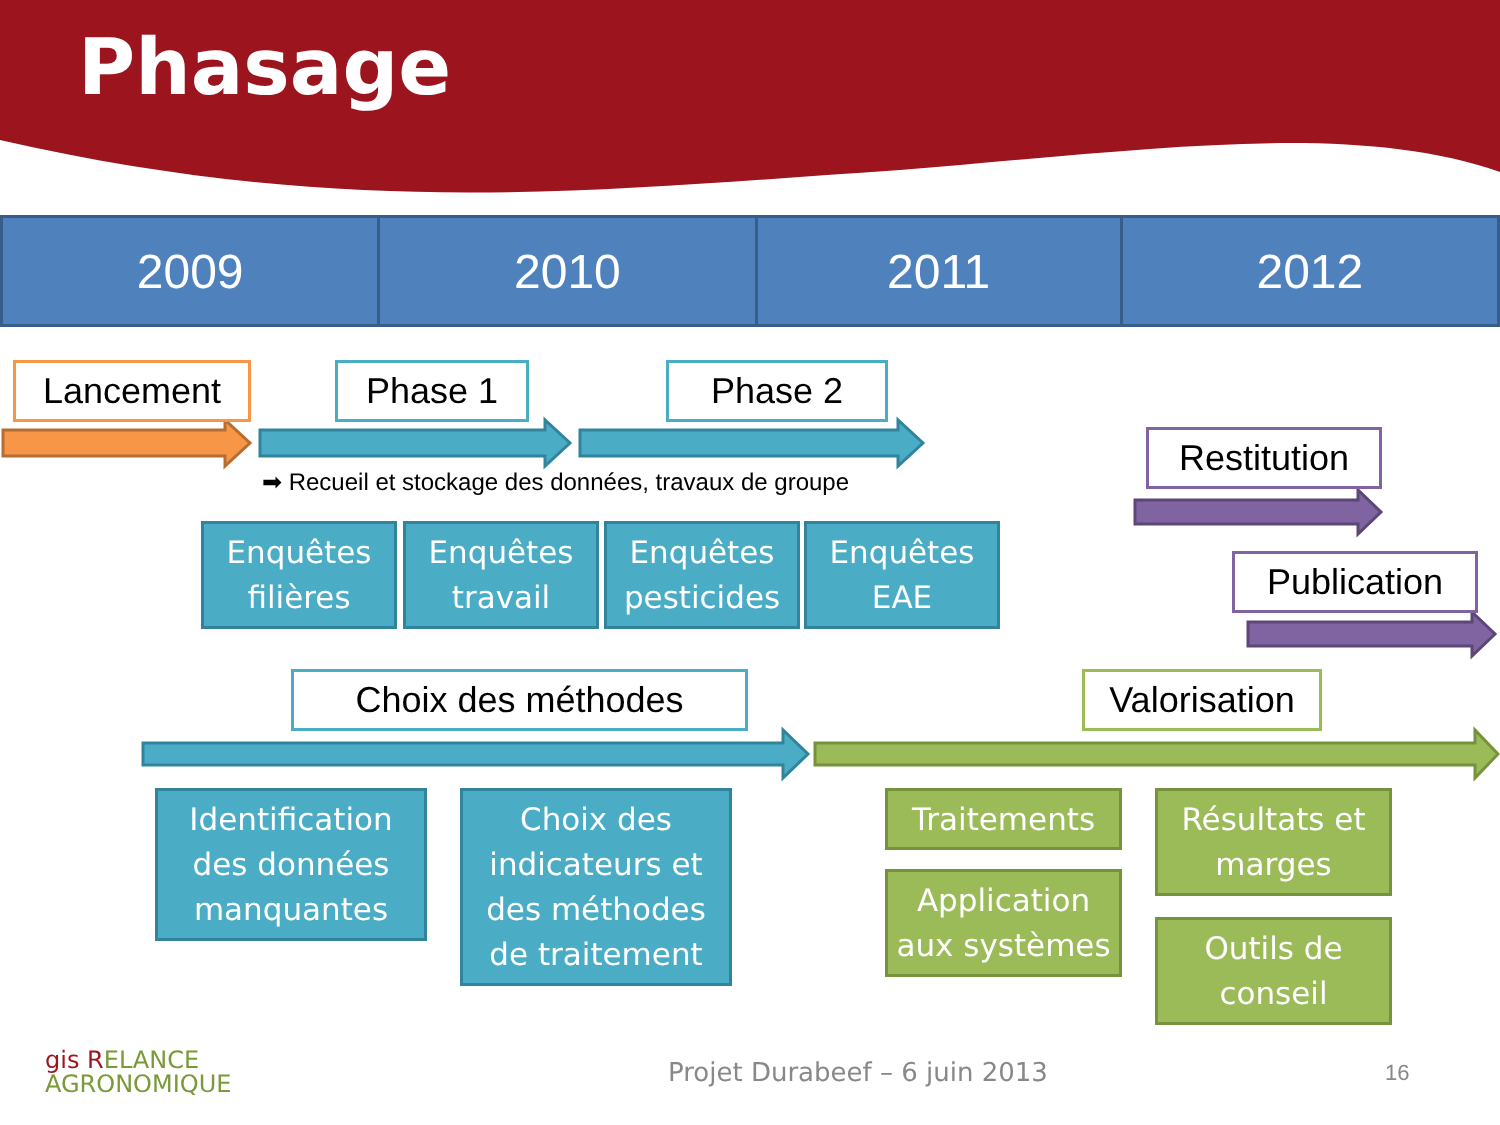Phasage
| 2009 | 2010 | 2011 | 2012 |
| --- | --- | --- | --- |
Lancement Phase 1 Phase 2
➡ Recueil et stockage des données, travaux de groupe
Restitution
Publication
Enquêtes
filières
Enquêtes
travail
Enquêtes
pesticides
Enquêtes
EAE
Choix des méthodes
Valorisation
Identification
des données
manquantes
Choix des
indicateurs et
des méthodes
de traitement
Traitements
Application
aux systèmes
Résultats et
marges
Outils de
conseil
gis RELANCE
AGRONOMIQUE
Projet Durabeef – 6 juin 2013 16